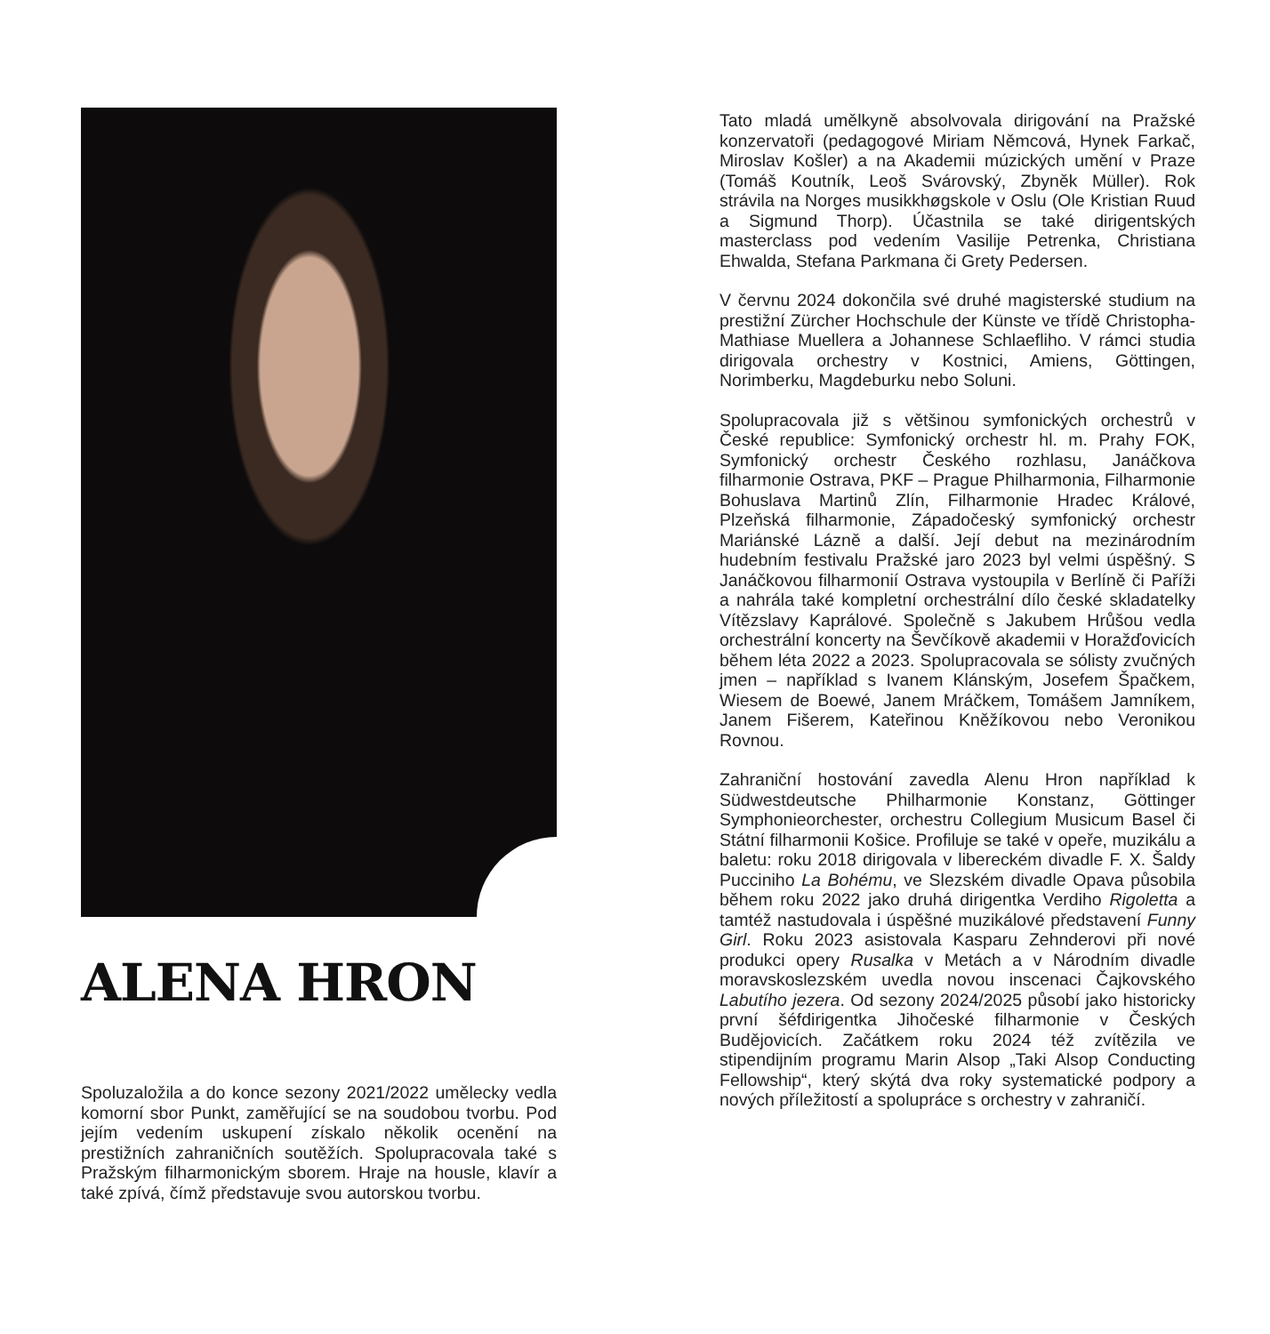ALENA HRON
Spoluzaložila a do konce sezony 2021/2022 umělecky vedla komorní sbor Punkt, zaměřující se na soudobou tvorbu. Pod jejím vedením uskupení získalo několik ocenění na prestižních zahraničních soutěžích. Spolupracovala také s Pražským filharmonickým sborem. Hraje na housle, klavír a také zpívá, čímž představuje svou autorskou tvorbu.
Tato mladá umělkyně absolvovala dirigování na Pražské konzervatoři (pedagogové Miriam Němcová, Hynek Farkač, Miroslav Košler) a na Akademii múzických umění v Praze (Tomáš Koutník, Leoš Svárovský, Zbyněk Müller). Rok strávila na Norges musikkhøgskole v Oslu (Ole Kristian Ruud a Sigmund Thorp). Účastnila se také dirigentských masterclass pod vedením Vasilije Petrenka, Christiana Ehwalda, Stefana Parkmana či Grety Pedersen.
V červnu 2024 dokončila své druhé magisterské studium na prestižní Zürcher Hochschule der Künste ve třídě Christopha-Mathiase Muellera a Johannese Schlaefliho. V rámci studia dirigovala orchestry v Kostnici, Amiens, Göttingen, Norimberku, Magdeburku nebo Soluni.
Spolupracovala již s většinou symfonických orchestrů v České republice: Symfonický orchestr hl. m. Prahy FOK, Symfonický orchestr Českého rozhlasu, Janáčkova filharmonie Ostrava, PKF – Prague Philharmonia, Filharmonie Bohuslava Martinů Zlín, Filharmonie Hradec Králové, Plzeňská filharmonie, Západočeský symfonický orchestr Mariánské Lázně a další. Její debut na mezinárodním hudebním festivalu Pražské jaro 2023 byl velmi úspěšný. S Janáčkovou filharmonií Ostrava vystoupila v Berlíně či Paříži a nahrála také kompletní orchestrální dílo české skladatelky Vítězslavy Kaprálové. Společně s Jakubem Hrůšou vedla orchestrální koncerty na Ševčíkově akademii v Horažďovicích během léta 2022 a 2023. Spolupracovala se sólisty zvučných jmen – například s Ivanem Klánským, Josefem Špačkem, Wiesem de Boewé, Janem Mráčkem, Tomášem Jamníkem, Janem Fišerem, Kateřinou Kněžíkovou nebo Veronikou Rovnou.
Zahraniční hostování zavedla Alenu Hron například k Südwestdeutsche Philharmonie Konstanz, Göttinger Symphonieorchester, orchestru Collegium Musicum Basel či Státní filharmonii Košice. Profiluje se také v opeře, muzikálu a baletu: roku 2018 dirigovala v libereckém divadle F. X. Šaldy Pucciniho La Bohému, ve Slezském divadle Opava působila během roku 2022 jako druhá dirigentka Verdiho Rigoletta a tamtéž nastudovala i úspěšné muzikálové představení Funny Girl. Roku 2023 asistovala Kasparu Zehnderovi při nové produkci opery Rusalka v Metách a v Národním divadle moravskoslezském uvedla novou inscenaci Čajkovského Labutího jezera. Od sezony 2024/2025 působí jako historicky první šéfdirigentka Jihočeské filharmonie v Českých Budějovicích. Začátkem roku 2024 též zvítězila ve stipendijním programu Marin Alsop „Taki Alsop Conducting Fellowship“, který skýtá dva roky systematické podpory a nových příležitostí a spolupráce s orchestry v zahraničí.